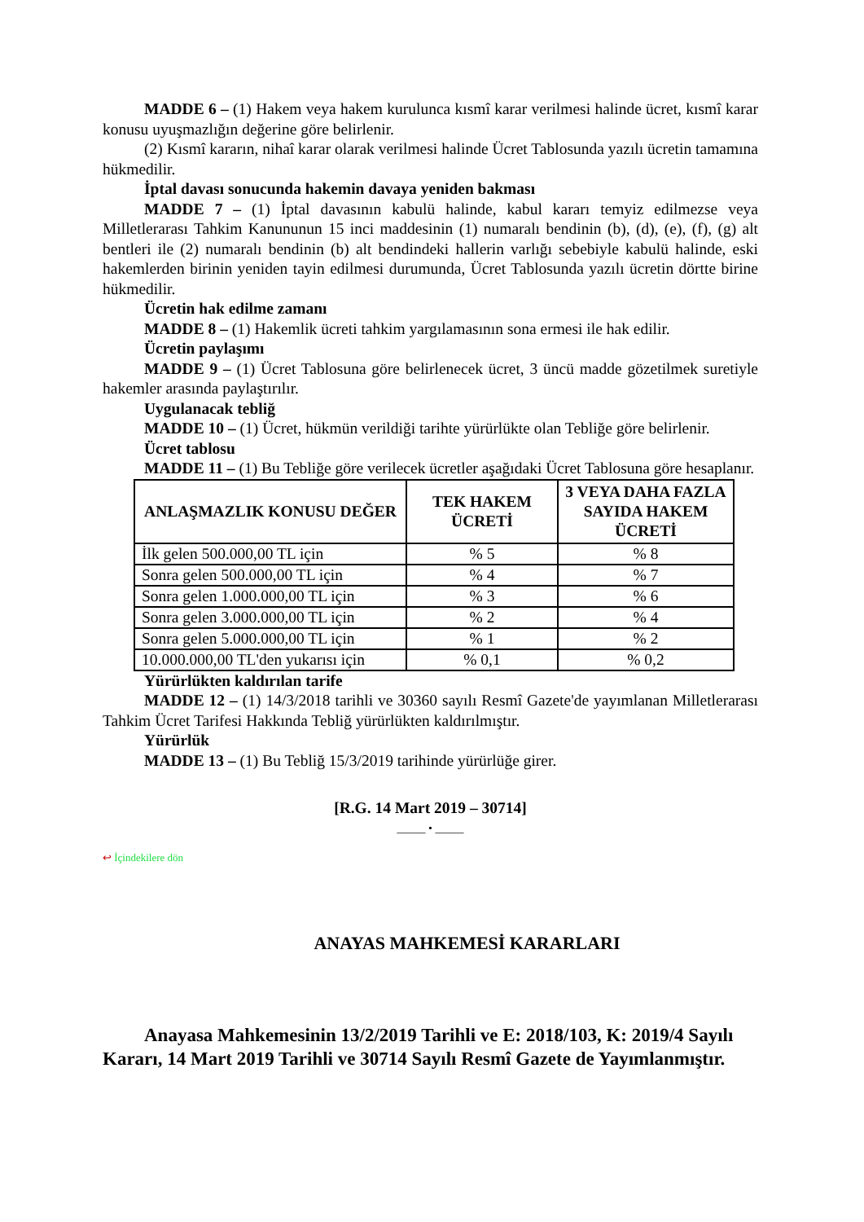MADDE 6 – (1) Hakem veya hakem kurulunca kısmî karar verilmesi halinde ücret, kısmî karar konusu uyuşmazlığın değerine göre belirlenir.
(2) Kısmî kararın, nihaî karar olarak verilmesi halinde Ücret Tablosunda yazılı ücretin tamamına hükmedilir.
İptal davası sonucunda hakemin davaya yeniden bakması
MADDE 7 – (1) İptal davasının kabulü halinde, kabul kararı temyiz edilmezse veya Milletlerarası Tahkim Kanununun 15 inci maddesinin (1) numaralı bendinin (b), (d), (e), (f), (g) alt bentleri ile (2) numaralı bendinin (b) alt bendindeki hallerin varlığı sebebiyle kabulü halinde, eski hakemlerden birinin yeniden tayin edilmesi durumunda, Ücret Tablosunda yazılı ücretin dörtte birine hükmedilir.
Ücretin hak edilme zamanı
MADDE 8 – (1) Hakemlik ücreti tahkim yargılamasının sona ermesi ile hak edilir.
Ücretin paylaşımı
MADDE 9 – (1) Ücret Tablosuna göre belirlenecek ücret, 3 üncü madde gözetilmek suretiyle hakemler arasında paylaştırılır.
Uygulanacak tebliğ
MADDE 10 – (1) Ücret, hükmün verildiği tarihte yürürlükte olan Tebliğe göre belirlenir.
Ücret tablosu
MADDE 11 – (1) Bu Tebliğe göre verilecek ücretler aşağıdaki Ücret Tablosuna göre hesaplanır.
| ANLAŞMAZLIK KONUSU DEĞER | TEK HAKEM ÜCRETİ | 3 VEYA DAHA FAZLA SAYIDA HAKEM ÜCRETİ |
| --- | --- | --- |
| İlk gelen 500.000,00 TL için | % 5 | % 8 |
| Sonra gelen 500.000,00 TL için | % 4 | % 7 |
| Sonra gelen 1.000.000,00 TL için | % 3 | % 6 |
| Sonra gelen 3.000.000,00 TL için | % 2 | % 4 |
| Sonra gelen 5.000.000,00 TL için | % 1 | % 2 |
| 10.000.000,00 TL'den yukarısı için | % 0,1 | % 0,2 |
Yürürlükten kaldırılan tarife
MADDE 12 – (1) 14/3/2018 tarihli ve 30360 sayılı Resmî Gazete'de yayımlanan Milletlerarası Tahkim Ücret Tarifesi Hakkında Tebliğ yürürlükten kaldırılmıştır.
Yürürlük
MADDE 13 – (1) Bu Tebliğ 15/3/2019 tarihinde yürürlüğe girer.
[R.G. 14 Mart 2019 – 30714]
_____ • _____
↩ İçindekilere dön
ANAYAS MAHKEMESİ KARARLARI
Anayasa Mahkemesinin 13/2/2019 Tarihli ve E: 2018/103, K: 2019/4 Sayılı Kararı, 14 Mart 2019 Tarihli ve 30714 Sayılı Resmî Gazete de Yayımlanmıştır.